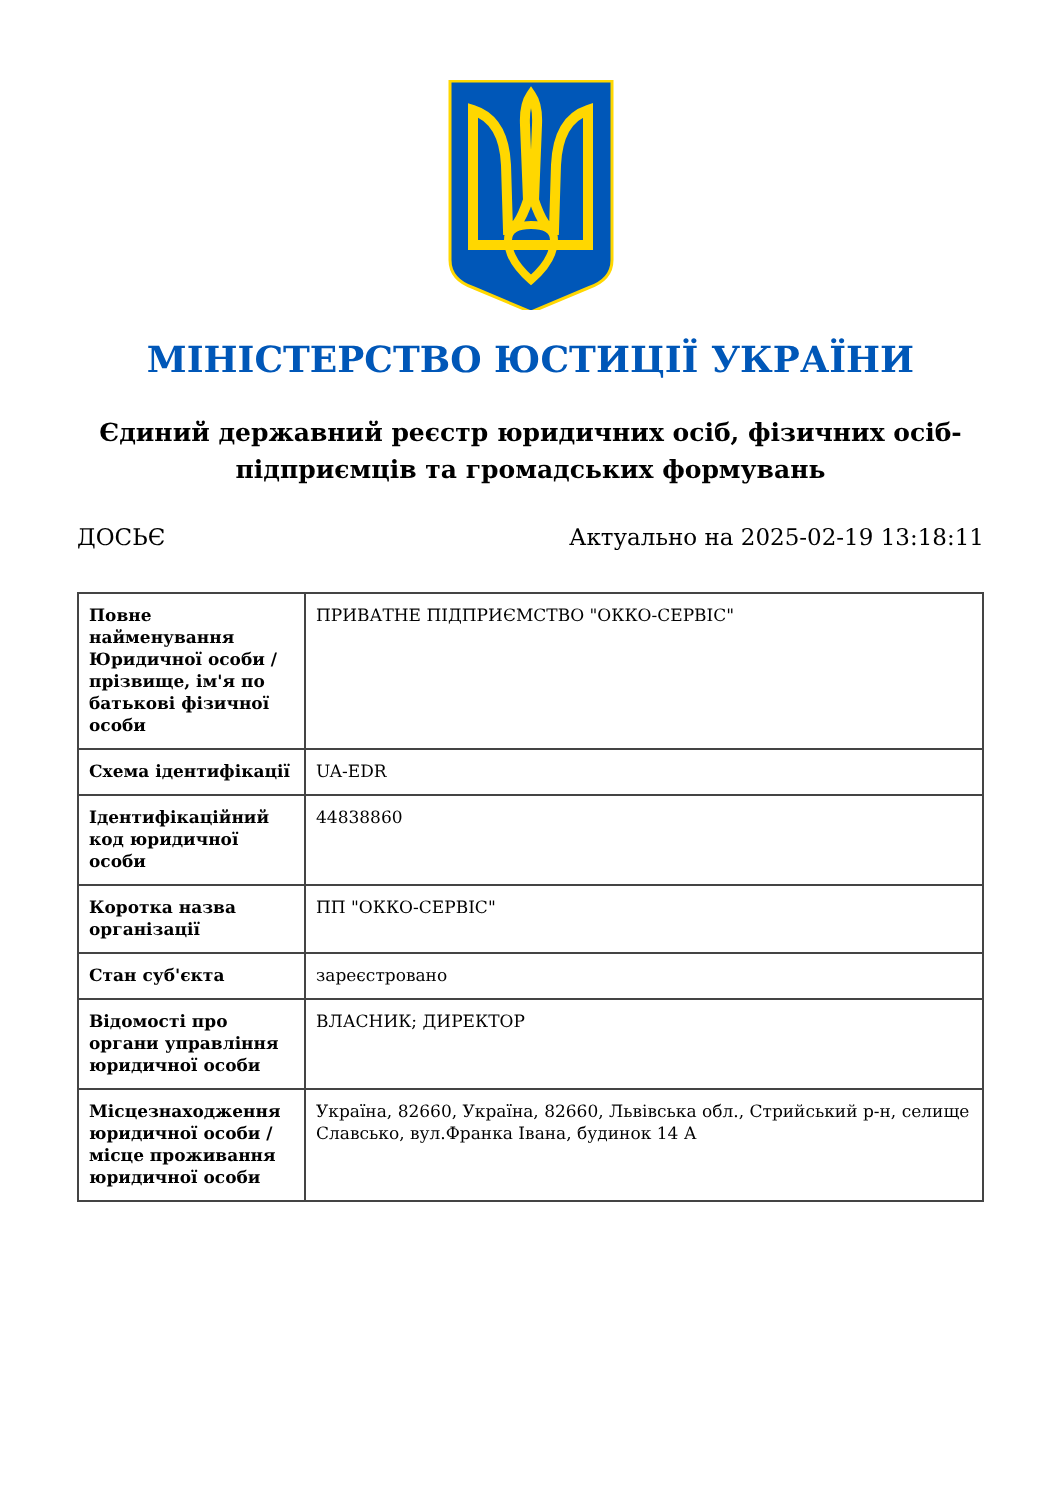МІНІСТЕРСТВО ЮСТИЦІЇ УКРАЇНИ
Єдиний державний реєстр юридичних осіб, фізичних осіб-підприємців та громадських формувань
ДОСЬЄ Актуально на 2025-02-19 13:18:11
| Повне найменування Юридичної особи / прізвище, ім'я по батькові фізичної особи | ПРИВАТНЕ ПІДПРИЄМСТВО "ОККО-СЕРВІС" |
| Схема ідентифікації | UA-EDR |
| Ідентифікаційний код юридичної особи | 44838860 |
| Коротка назва організації | ПП "ОККО-СЕРВІС" |
| Стан суб'єкта | зареєстровано |
| Відомості про органи управління юридичної особи | ВЛАСНИК; ДИРЕКТОР |
| Місцезнаходження юридичної особи / місце проживання юридичної особи | Україна, 82660, Україна, 82660, Львівська обл., Стрийський р-н, селище Славсько, вул.Франка Івана, будинок 14 А |